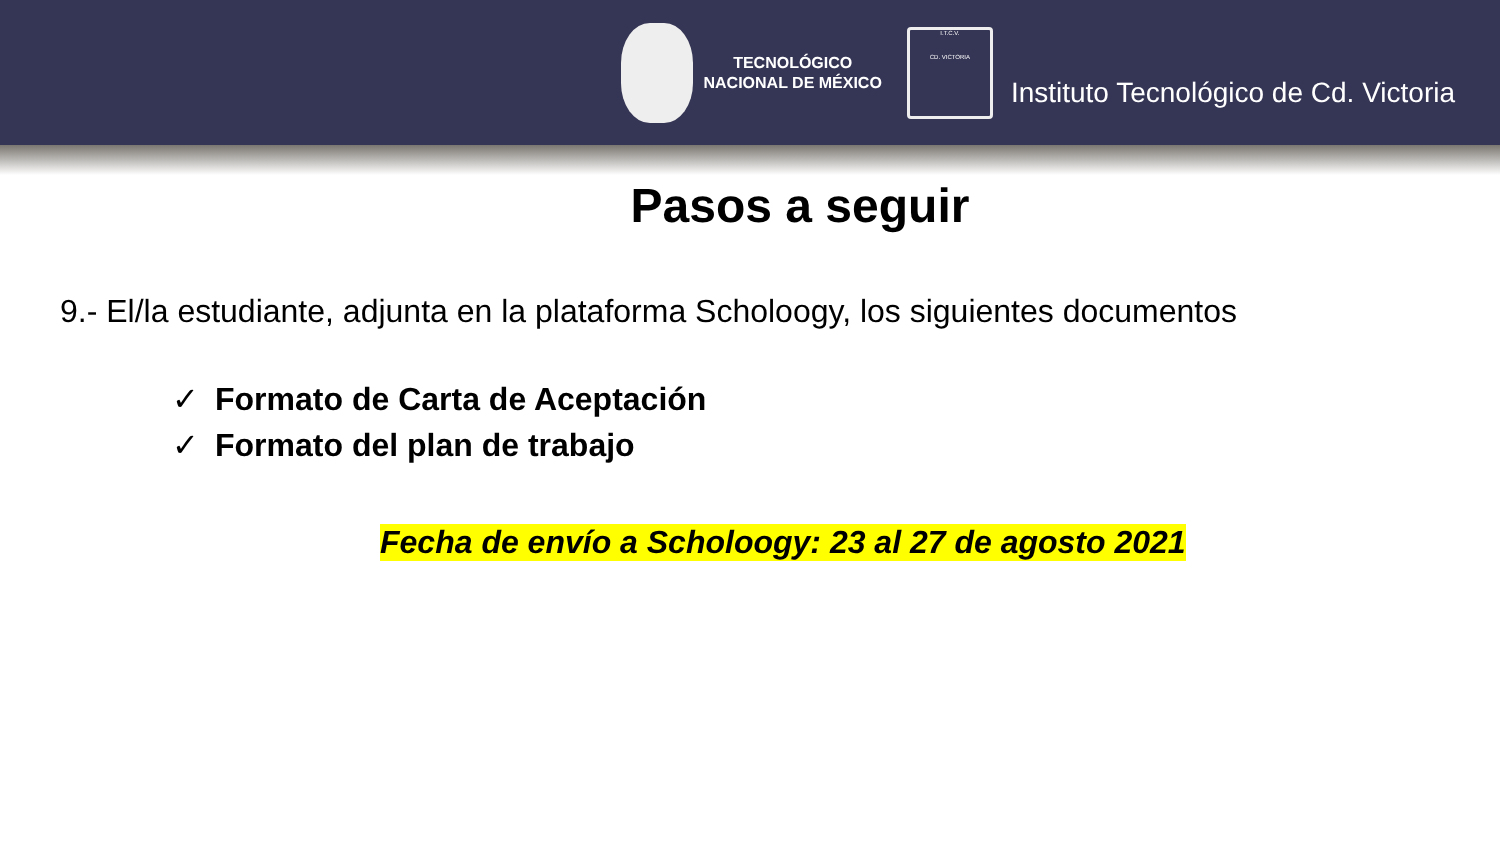TECNOLÓGICO
NACIONAL DE MÉXICO
I.T.C.V.
CD. VICTORIA
Instituto Tecnológico de Cd. Victoria
Pasos a seguir
9.- El/la estudiante, adjunta en la plataforma Scholoogy, los siguientes documentos
✓ Formato de Carta de Aceptación
✓ Formato del plan de trabajo
Fecha de envío a Scholoogy: 23 al 27 de agosto 2021